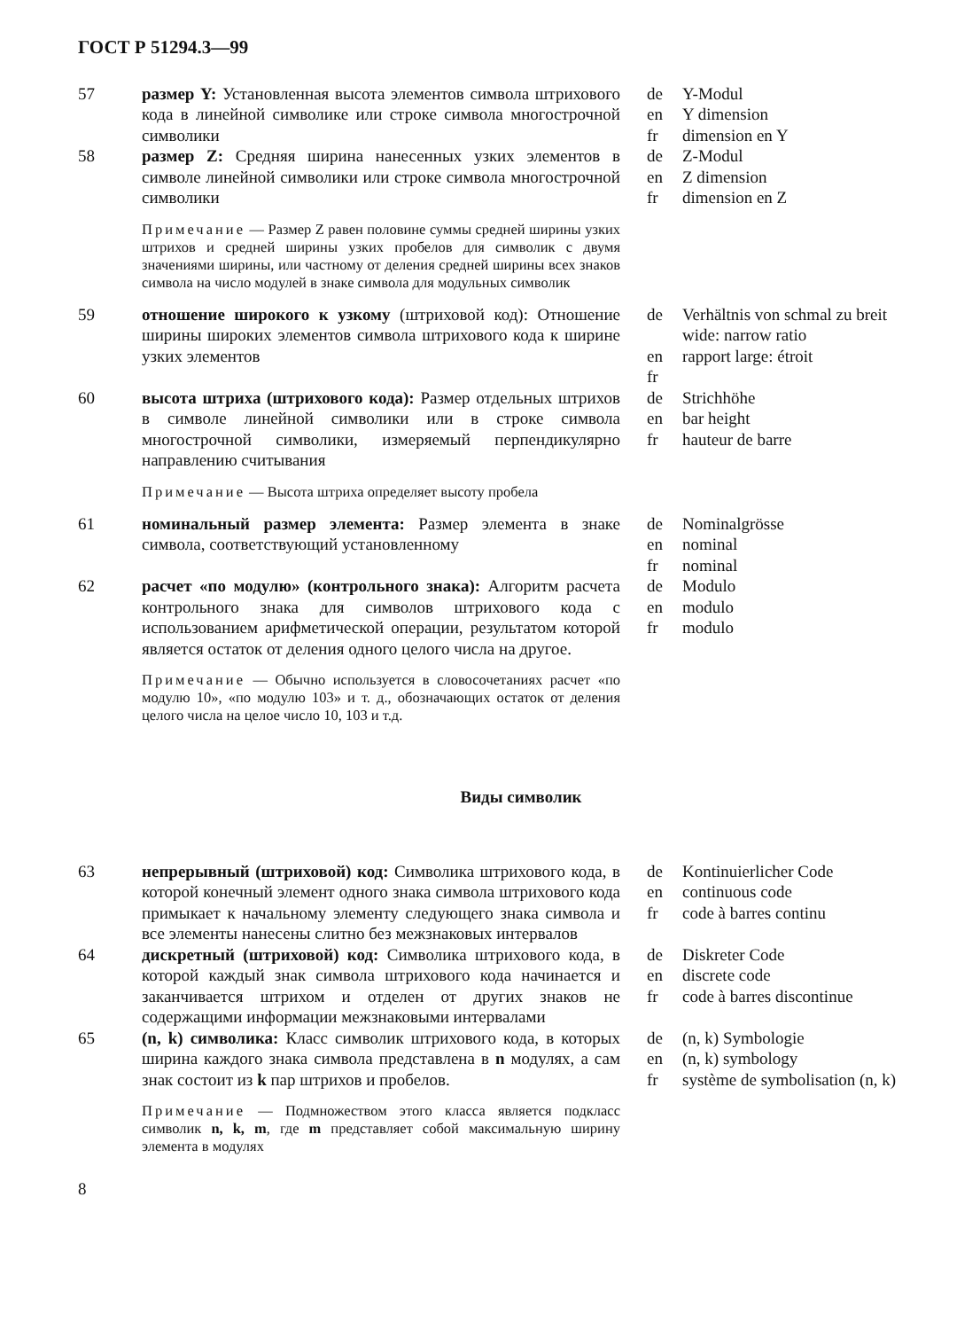ГОСТ Р 51294.3—99
57 размер Y: Установленная высота элементов символа штрихового кода в линейной символике или строке символа многострочной символики
de
en
fr
Y-Modul
Y dimension
dimension en Y
58 размер Z: Средняя ширина нанесенных узких элементов в символе линейной символики или строке символа многострочной символики
de
en
fr
Z-Modul
Z dimension
dimension en Z
Примечание — Размер Z равен половине суммы средней ширины узких штрихов и средней ширины узких пробелов для символик с двумя значениями ширины, или частному от деления средней ширины всех знаков символа на число модулей в знаке символа для модульных символик
59 отношение широкого к узкому (штриховой код): Отношение ширины широких элементов символа штрихового кода к ширине узких элементов
de
en
fr
Verhältnis von schmal zu breit
wide: narrow ratio
rapport large: étroit
60 высота штриха (штрихового кода): Размер отдельных штрихов в символе линейной символики или в строке символа многострочной символики, измеряемый перпендикулярно направлению считывания
de
en
fr
Strichhöhe
bar height
hauteur de barre
Примечание — Высота штриха определяет высоту пробела
61 номинальный размер элемента: Размер элемента в знаке символа, соответствующий установленному
de
en
fr
Nominalgrösse
nominal
nominal
62 расчет «по модулю» (контрольного знака): Алгоритм расчета контрольного знака для символов штрихового кода с использованием арифметической операции, результатом которой является остаток от деления одного целого числа на другое.
de
en
fr
Modulo
modulo
modulo
Примечание — Обычно используется в словосочетаниях расчет «по модулю 10», «по модулю 103» и т. д., обозначающих остаток от деления целого числа на целое число 10, 103 и т.д.
Виды символик
63 непрерывный (штриховой) код: Символика штрихового кода, в которой конечный элемент одного знака символа штрихового кода примыкает к начальному элементу следующего знака символа и все элементы нанесены слитно без межзнаковых интервалов
de
en
fr
Kontinuierlicher Code
continuous code
code à barres continu
64 дискретный (штриховой) код: Символика штрихового кода, в которой каждый знак символа штрихового кода начинается и заканчивается штрихом и отделен от других знаков не содержащими информации межзнаковыми интервалами
de
en
fr
Diskreter Code
discrete code
code à barres discontinue
65 (n, k) символика: Класс символик штрихового кода, в которых ширина каждого знака символа представлена в n модулях, а сам знак состоит из k пар штрихов и пробелов.
de
en
fr
(n, k) Symbologie
(n, k) symbology
système de symbolisation (n, k)
Примечание — Подмножеством этого класса является подкласс символик n, k, m, где m представляет собой максимальную ширину элемента в модулях
8